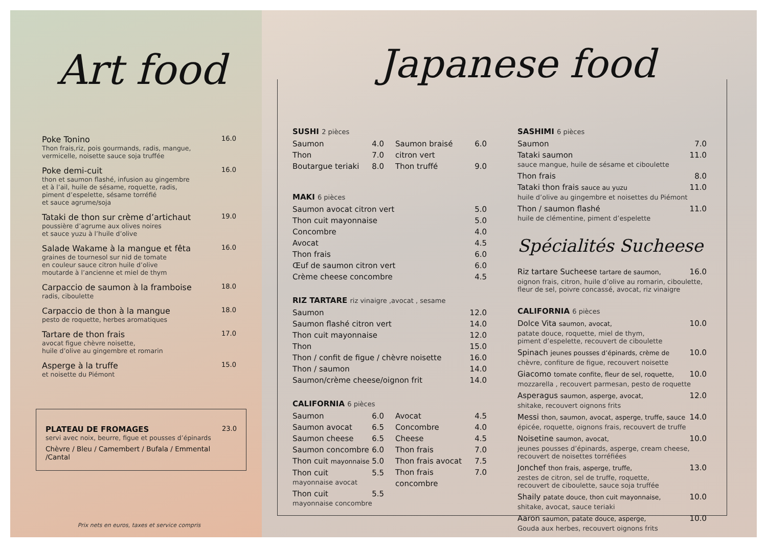Art food
Poke Tonino
Thon frais,riz, pois gourmands, radis, mangue,
vermicelle, noisette sauce soja truffée
16.0
Poke demi-cuit
thon et saumon flashé, infusion au gingembre
et à l’ail, huile de sésame, roquette, radis,
piment d’espelette, sésame torréfié
et sauce agrume/soja
16.0
Tataki de thon sur crème d’artichaut
poussière d’agrume aux olives noires
et sauce yuzu à l’huile d’olive
19.0
Salade Wakame à la mangue et fêta
graines de tournesol sur nid de tomate
en couleur sauce citron huile d’olive
moutarde à l’ancienne et miel de thym
16.0
Carpaccio de saumon à la framboise
radis, ciboulette
18.0
Carpaccio de thon à la mangue
pesto de roquette, herbes aromatiques
18.0
Tartare de thon frais
avocat figue chèvre noisette,
huile d’olive au gingembre et romarin
17.0
Asperge à la truffe
et noisette du Piémont
15.0
PLATEAU DE FROMAGES
servi avec noix, beurre, figue et pousses d’épinards
Chèvre / Bleu / Camembert / Bufala / Emmental /Cantal
23.0
Prix nets en euros, taxes et service compris
Japanese food
SUSHI 2 pièces
Saumon 4.0
Thon 7.0
Boutargue teriaki 8.0
Saumon braisé citron vert 6.0
Thon truffé 9.0
MAKI 6 pièces
Saumon avocat citron vert 5.0
Thon cuit mayonnaise 5.0
Concombre 4.0
Avocat 4.5
Thon frais 6.0
Œuf de saumon citron vert 6.0
Crème cheese concombre 4.5
RIZ TARTARE riz vinaigre ,avocat , sesame
Saumon 12.0
Saumon flashé citron vert 14.0
Thon cuit mayonnaise 12.0
Thon 15.0
Thon / confit de figue / chèvre noisette 16.0
Thon / saumon 14.0
Saumon/crème cheese/oignon frit 14.0
CALIFORNIA 6 pièces
Saumon 6.0
Saumon avocat 6.5
Saumon cheese 6.5
Saumon concombre 6.0
Thon cuit mayonnaise 5.0
Thon cuit 5.5
mayonnaise avocat
Thon cuit 5.5
mayonnaise concombre
Avocat 4.5
Concombre 4.0
Cheese 4.5
Thon frais 7.0
Thon frais avocat 7.5
Thon frais concombre 7.0
SASHIMI 6 pièces
Saumon 7.0
Tataki saumon 11.0
sauce mangue, huile de sésame et ciboulette
Thon frais 8.0
Tataki thon frais sauce au yuzu 11.0
huile d’olive au gingembre et noisettes du Piémont
Thon / saumon flashé 11.0
huile de clémentine, piment d’espelette
Spécialités Sucheese
Riz tartare Sucheese tartare de saumon, 16.0
oignon frais, citron, huile d’olive au romarin, ciboulette,
fleur de sel, poivre concassé, avocat, riz vinaigre
CALIFORNIA 6 pièces
Dolce Vita saumon, avocat, 10.0
patate douce, roquette, miel de thym,
piment d’espelette, recouvert de ciboulette
Spinach jeunes pousses d’épinards, crème de 10.0
chèvre, confiture de figue, recouvert noisette
Giacomo tomate confite, fleur de sel, roquette, 10.0
mozzarella , recouvert parmesan, pesto de roquette
Asperagus saumon, asperge, avocat, 12.0
shitake, recouvert oignons frits
Messi thon, saumon, avocat, asperge, truffe, sauce 14.0
épicée, roquette, oignons frais, recouvert de truffe
Noisetine saumon, avocat, 10.0
jeunes pousses d’épinards, asperge, cream cheese,
recouvert de noisettes torréfiées
Jonchef thon frais, asperge, truffe, 13.0
zestes de citron, sel de truffe, roquette,
recouvert de ciboulette, sauce soja truffée
Shaily patate douce, thon cuit mayonnaise, 10.0
shitake, avocat, sauce teriaki
Aaron saumon, patate douce, asperge, 10.0
Gouda aux herbes, recouvert oignons frits